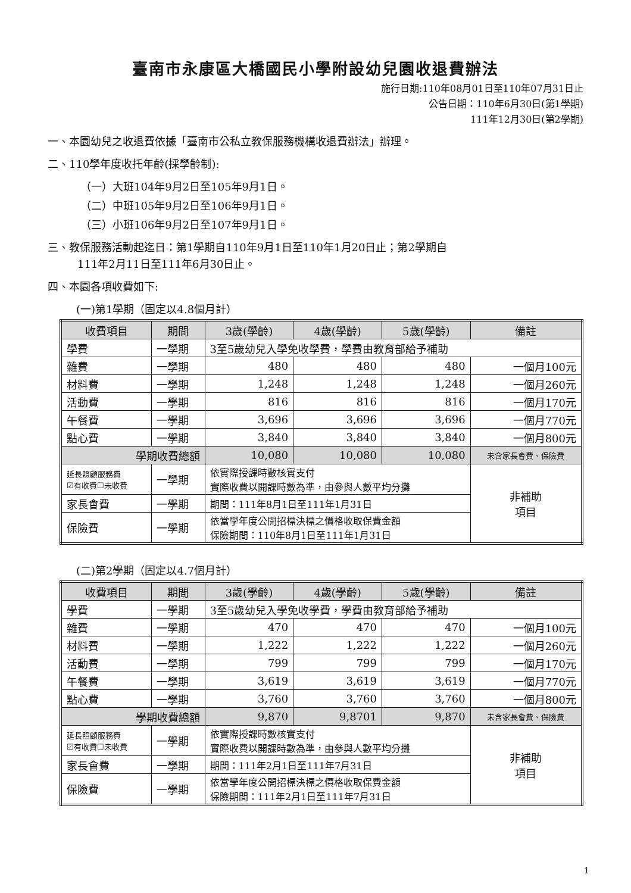臺南市永康區大橋國民小學附設幼兒園收退費辦法
施行日期:110年08月01日至110年07月31日止
公告日期：110年6月30日(第1學期)
111年12月30日(第2學期)
一、本園幼兒之收退費依據「臺南市公私立教保服務機構收退費辦法」辦理。
二、110學年度收托年齡(採學齡制):
（一）大班104年9月2日至105年9月1日。
（二）中班105年9月2日至106年9月1日。
（三）小班106年9月2日至107年9月1日。
三、教保服務活動起迄日：第1學期自110年9月1日至110年1月20日止；第2學期自
111年2月11日至111年6月30日止。
四、本園各項收費如下:
(一)第1學期（固定以4.8個月計）
| 收費項目 | 期間 | 3歲(學齡) | 4歲(學齡) | 5歲(學齡) | 備註 | |
| --- | --- | --- | --- | --- | --- | --- |
| 學費 | 一學期 | 3至5歲幼兒入學免收學費，學費由教育部給予補助 | | | | |
| 雜費 | 一學期 | 480 | 480 | 480 | 一個月100元 | |
| 材料費 | 一學期 | 1,248 | 1,248 | 1,248 | 一個月260元 | |
| 活動費 | 一學期 | 816 | 816 | 816 | 一個月170元 | |
| 午餐費 | 一學期 | 3,696 | 3,696 | 3,696 | 一個月770元 | |
| 點心費 | 一學期 | 3,840 | 3,840 | 3,840 | 一個月800元 | |
| 學期收費總額 | | 10,080 | 10,080 | 10,080 | 未含家長會費、保險費 | |
| 延長照顧服務費 ☑有收費☐未收費 | 一學期 | 依實際授課時數核實支付 實際收費以開課時數為準，由參與人數平均分攤 | | | | 非補助 項目 |
| 家長會費 | 一學期 | 期間：111年8月1日至111年1月31日 | | | | |
| 保險費 | 一學期 | 依當學年度公開招標決標之價格收取保費金額 保險期間：110年8月1日至111年1月31日 | | | | |
(二)第2學期（固定以4.7個月計）
| 收費項目 | 期間 | 3歲(學齡) | 4歲(學齡) | 5歲(學齡) | 備註 | |
| --- | --- | --- | --- | --- | --- | --- |
| 學費 | 一學期 | 3至5歲幼兒入學免收學費，學費由教育部給予補助 | | | | |
| 雜費 | 一學期 | 470 | 470 | 470 | 一個月100元 | |
| 材料費 | 一學期 | 1,222 | 1,222 | 1,222 | 一個月260元 | |
| 活動費 | 一學期 | 799 | 799 | 799 | 一個月170元 | |
| 午餐費 | 一學期 | 3,619 | 3,619 | 3,619 | 一個月770元 | |
| 點心費 | 一學期 | 3,760 | 3,760 | 3,760 | 一個月800元 | |
| 學期收費總額 | | 9,870 | 9,8701 | 9,870 | 未含家長會費、保險費 | |
| 延長照顧服務費 ☑有收費☐未收費 | 一學期 | 依實際授課時數核實支付 實際收費以開課時數為準，由參與人數平均分攤 | | | | 非補助 項目 |
| 家長會費 | 一學期 | 期間：111年2月1日至111年7月31日 | | | | |
| 保險費 | 一學期 | 依當學年度公開招標決標之價格收取保費金額 保險期間：111年2月1日至111年7月31日 | | | | |
1